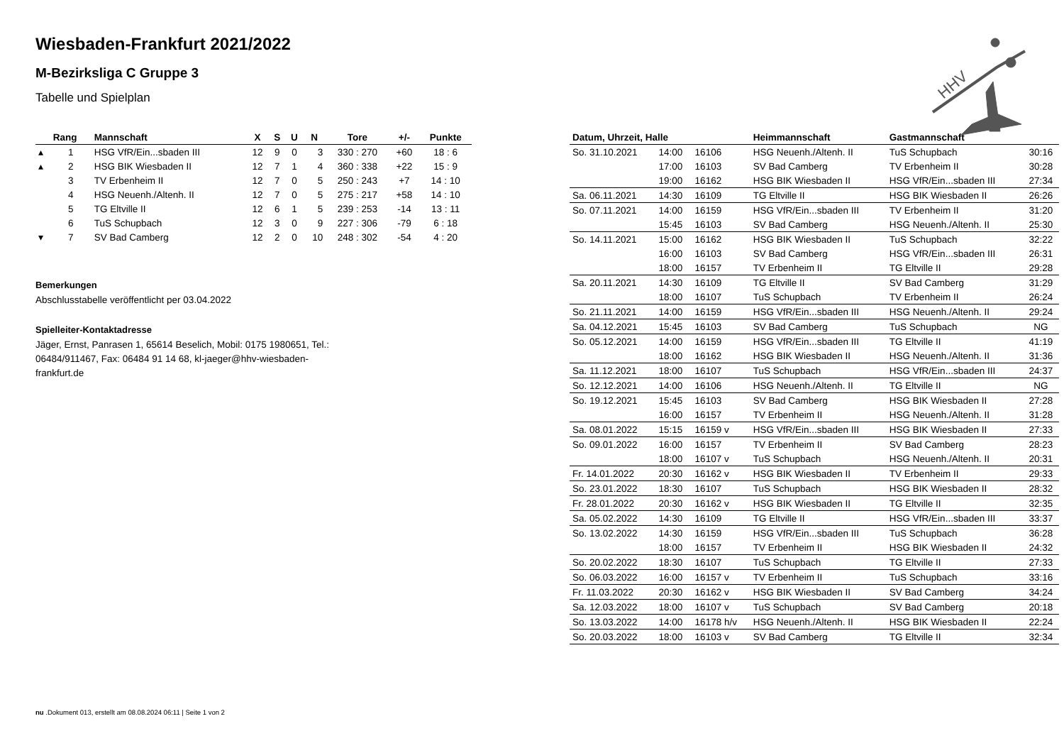Wiesbaden-Frankfurt 2021/2022
M-Bezirksliga C Gruppe 3
Tabelle und Spielplan
| | Rang | Mannschaft | X | S | U | N | Tore | +/- | Punkte |
| --- | --- | --- | --- | --- | --- | --- | --- | --- | --- |
| ▴ | 1 | HSG VfR/Ein...sbaden III | 12 | 9 | 0 | 3 | 330 : 270 | +60 | 18 : 6 |
| ▴ | 2 | HSG BIK Wiesbaden II | 12 | 7 | 1 | 4 | 360 : 338 | +22 | 15 : 9 |
| | 3 | TV Erbenheim II | 12 | 7 | 0 | 5 | 250 : 243 | +7 | 14 : 10 |
| | 4 | HSG Neuenh./Altenh. II | 12 | 7 | 0 | 5 | 275 : 217 | +58 | 14 : 10 |
| | 5 | TG Eltville II | 12 | 6 | 1 | 5 | 239 : 253 | -14 | 13 : 11 |
| | 6 | TuS Schupbach | 12 | 3 | 0 | 9 | 227 : 306 | -79 | 6 : 18 |
| ▾ | 7 | SV Bad Camberg | 12 | 2 | 0 | 10 | 248 : 302 | -54 | 4 : 20 |
Bemerkungen
Abschlusstabelle veröffentlicht per 03.04.2022
Spielleiter-Kontaktadresse
Jäger, Ernst, Panrasen 1, 65614 Beselich, Mobil: 0175 1980651, Tel.: 06484/911467, Fax: 06484 91 14 68, kl-jaeger@hhv-wiesbaden-frankfurt.de
| Datum, Uhrzeit, Halle | | | Heimmannschaft | Gastmannschaft | |
| --- | --- | --- | --- | --- | --- |
| So. 31.10.2021 | 14:00 | 16106 | HSG Neuenh./Altenh. II | TuS Schupbach | 30:16 |
| | 17:00 | 16103 | SV Bad Camberg | TV Erbenheim II | 30:28 |
| | 19:00 | 16162 | HSG BIK Wiesbaden II | HSG VfR/Ein...sbaden III | 27:34 |
| Sa. 06.11.2021 | 14:30 | 16109 | TG Eltville II | HSG BIK Wiesbaden II | 26:26 |
| So. 07.11.2021 | 14:00 | 16159 | HSG VfR/Ein...sbaden III | TV Erbenheim II | 31:20 |
| | 15:45 | 16103 | SV Bad Camberg | HSG Neuenh./Altenh. II | 25:30 |
| So. 14.11.2021 | 15:00 | 16162 | HSG BIK Wiesbaden II | TuS Schupbach | 32:22 |
| | 16:00 | 16103 | SV Bad Camberg | HSG VfR/Ein...sbaden III | 26:31 |
| | 18:00 | 16157 | TV Erbenheim II | TG Eltville II | 29:28 |
| Sa. 20.11.2021 | 14:30 | 16109 | TG Eltville II | SV Bad Camberg | 31:29 |
| | 18:00 | 16107 | TuS Schupbach | TV Erbenheim II | 26:24 |
| So. 21.11.2021 | 14:00 | 16159 | HSG VfR/Ein...sbaden III | HSG Neuenh./Altenh. II | 29:24 |
| Sa. 04.12.2021 | 15:45 | 16103 | SV Bad Camberg | TuS Schupbach | NG |
| So. 05.12.2021 | 14:00 | 16159 | HSG VfR/Ein...sbaden III | TG Eltville II | 41:19 |
| | 18:00 | 16162 | HSG BIK Wiesbaden II | HSG Neuenh./Altenh. II | 31:36 |
| Sa. 11.12.2021 | 18:00 | 16107 | TuS Schupbach | HSG VfR/Ein...sbaden III | 24:37 |
| So. 12.12.2021 | 14:00 | 16106 | HSG Neuenh./Altenh. II | TG Eltville II | NG |
| So. 19.12.2021 | 15:45 | 16103 | SV Bad Camberg | HSG BIK Wiesbaden II | 27:28 |
| | 16:00 | 16157 | TV Erbenheim II | HSG Neuenh./Altenh. II | 31:28 |
| Sa. 08.01.2022 | 15:15 | 16159 v | HSG VfR/Ein...sbaden III | HSG BIK Wiesbaden II | 27:33 |
| So. 09.01.2022 | 16:00 | 16157 | TV Erbenheim II | SV Bad Camberg | 28:23 |
| | 18:00 | 16107 v | TuS Schupbach | HSG Neuenh./Altenh. II | 20:31 |
| Fr. 14.01.2022 | 20:30 | 16162 v | HSG BIK Wiesbaden II | TV Erbenheim II | 29:33 |
| So. 23.01.2022 | 18:30 | 16107 | TuS Schupbach | HSG BIK Wiesbaden II | 28:32 |
| Fr. 28.01.2022 | 20:30 | 16162 v | HSG BIK Wiesbaden II | TG Eltville II | 32:35 |
| Sa. 05.02.2022 | 14:30 | 16109 | TG Eltville II | HSG VfR/Ein...sbaden III | 33:37 |
| So. 13.02.2022 | 14:30 | 16159 | HSG VfR/Ein...sbaden III | TuS Schupbach | 36:28 |
| | 18:00 | 16157 | TV Erbenheim II | HSG BIK Wiesbaden II | 24:32 |
| So. 20.02.2022 | 18:30 | 16107 | TuS Schupbach | TG Eltville II | 27:33 |
| So. 06.03.2022 | 16:00 | 16157 v | TV Erbenheim II | TuS Schupbach | 33:16 |
| Fr. 11.03.2022 | 20:30 | 16162 v | HSG BIK Wiesbaden II | SV Bad Camberg | 34:24 |
| Sa. 12.03.2022 | 18:00 | 16107 v | TuS Schupbach | SV Bad Camberg | 20:18 |
| So. 13.03.2022 | 14:00 | 16178 h/v | HSG Neuenh./Altenh. II | HSG BIK Wiesbaden II | 22:24 |
| So. 20.03.2022 | 18:00 | 16103 v | SV Bad Camberg | TG Eltville II | 32:34 |
HHV
nu .Dokument 013, erstellt am 08.08.2024 06:11 | Seite 1 von 2